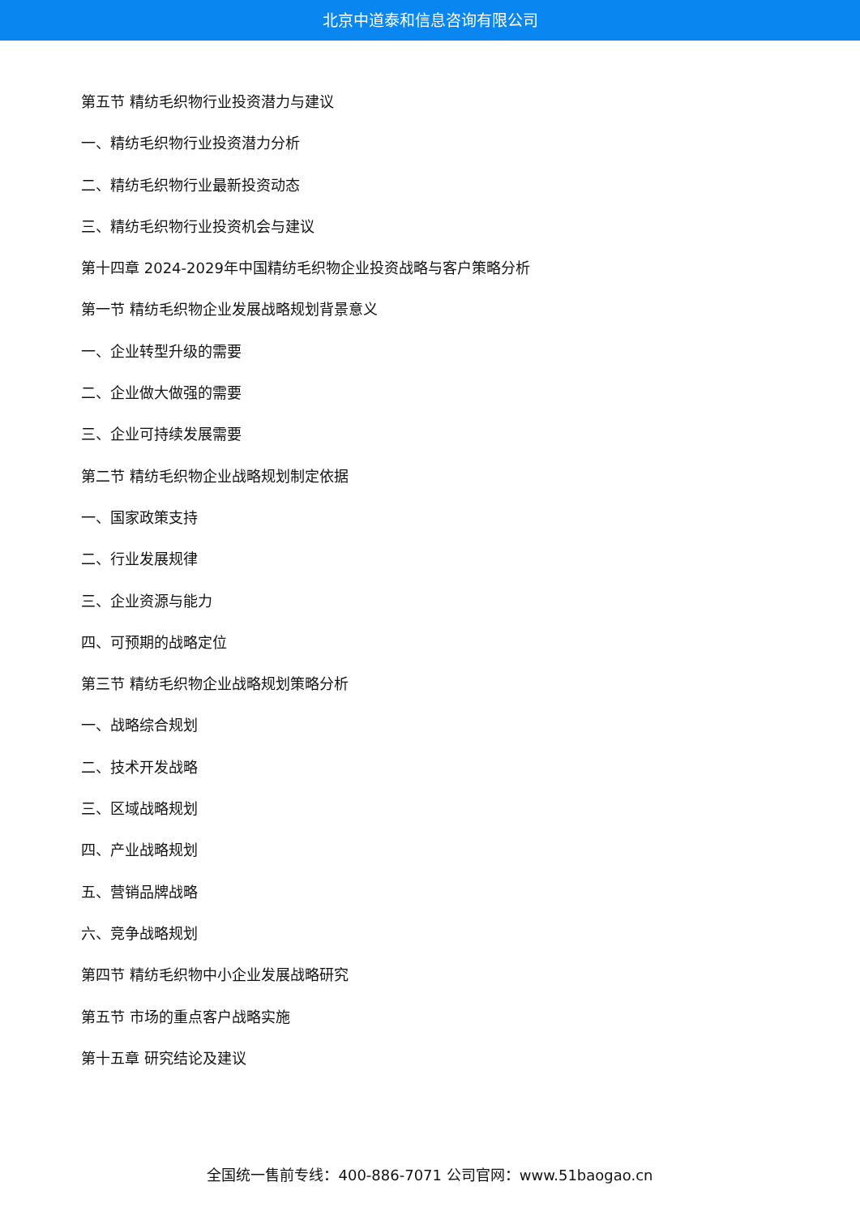北京中道泰和信息咨询有限公司
第五节 精纺毛织物行业投资潜力与建议
一、精纺毛织物行业投资潜力分析
二、精纺毛织物行业最新投资动态
三、精纺毛织物行业投资机会与建议
第十四章 2024-2029年中国精纺毛织物企业投资战略与客户策略分析
第一节 精纺毛织物企业发展战略规划背景意义
一、企业转型升级的需要
二、企业做大做强的需要
三、企业可持续发展需要
第二节 精纺毛织物企业战略规划制定依据
一、国家政策支持
二、行业发展规律
三、企业资源与能力
四、可预期的战略定位
第三节 精纺毛织物企业战略规划策略分析
一、战略综合规划
二、技术开发战略
三、区域战略规划
四、产业战略规划
五、营销品牌战略
六、竞争战略规划
第四节 精纺毛织物中小企业发展战略研究
第五节 市场的重点客户战略实施
第十五章 研究结论及建议
全国统一售前专线：400-886-7071 公司官网：www.51baogao.cn